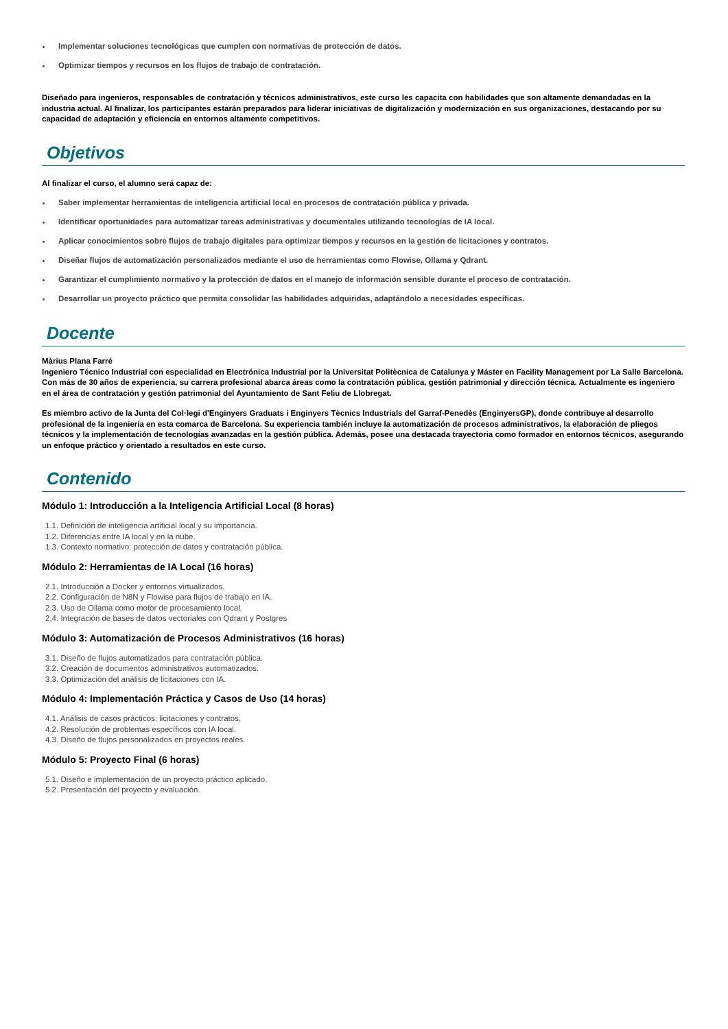Implementar soluciones tecnológicas que cumplen con normativas de protección de datos.
Optimizar tiempos y recursos en los flujos de trabajo de contratación.
Diseñado para ingenieros, responsables de contratación y técnicos administrativos, este curso les capacita con habilidades que son altamente demandadas en la industria actual. Al finalizar, los participantes estarán preparados para liderar iniciativas de digitalización y modernización en sus organizaciones, destacando por su capacidad de adaptación y eficiencia en entornos altamente competitivos.
Objetivos
Al finalizar el curso, el alumno será capaz de:
Saber implementar herramientas de inteligencia artificial local en procesos de contratación pública y privada.
Identificar oportunidades para automatizar tareas administrativas y documentales utilizando tecnologías de IA local.
Aplicar conocimientos sobre flujos de trabajo digitales para optimizar tiempos y recursos en la gestión de licitaciones y contratos.
Diseñar flujos de automatización personalizados mediante el uso de herramientas como Flowise, Ollama y Qdrant.
Garantizar el cumplimiento normativo y la protección de datos en el manejo de información sensible durante el proceso de contratación.
Desarrollar un proyecto práctico que permita consolidar las habilidades adquiridas, adaptándolo a necesidades específicas.
Docente
Màrius Plana Farré
Ingeniero Técnico Industrial con especialidad en Electrónica Industrial por la Universitat Politècnica de Catalunya y Máster en Facility Management por La Salle Barcelona. Con más de 30 años de experiencia, su carrera profesional abarca áreas como la contratación pública, gestión patrimonial y dirección técnica. Actualmente es ingeniero en el área de contratación y gestión patrimonial del Ayuntamiento de Sant Feliu de Llobregat.
Es miembro activo de la Junta del Col·legi d'Enginyers Graduats i Enginyers Tècnics Industrials del Garraf-Penedès (EnginyersGP), donde contribuye al desarrollo profesional de la ingeniería en esta comarca de Barcelona. Su experiencia también incluye la automatización de procesos administrativos, la elaboración de pliegos técnicos y la implementación de tecnologías avanzadas en la gestión pública. Además, posee una destacada trayectoria como formador en entornos técnicos, asegurando un enfoque práctico y orientado a resultados en este curso.
Contenido
Módulo 1: Introducción a la Inteligencia Artificial Local (8 horas)
1.1. Definición de inteligencia artificial local y su importancia.
1.2. Diferencias entre IA local y en la nube.
1.3. Contexto normativo: protección de datos y contratación pública.
Módulo 2: Herramientas de IA Local (16 horas)
2.1. Introducción a Docker y entornos virtualizados.
2.2. Configuración de N8N y Flowise para flujos de trabajo en IA.
2.3. Uso de Ollama como motor de procesamiento local.
2.4. Integración de bases de datos vectoriales con Qdrant y Postgres
Módulo 3: Automatización de Procesos Administrativos (16 horas)
3.1. Diseño de flujos automatizados para contratación pública.
3.2. Creación de documentos administrativos automatizados.
3.3. Optimización del análisis de licitaciones con IA.
Módulo 4: Implementación Práctica y Casos de Uso (14 horas)
4.1. Análisis de casos prácticos: licitaciones y contratos.
4.2. Resolución de problemas específicos con IA local.
4.3. Diseño de flujos personalizados en proyectos reales.
Módulo 5: Proyecto Final (6 horas)
5.1. Diseño e implementación de un proyecto práctico aplicado.
5.2. Presentación del proyecto y evaluación.